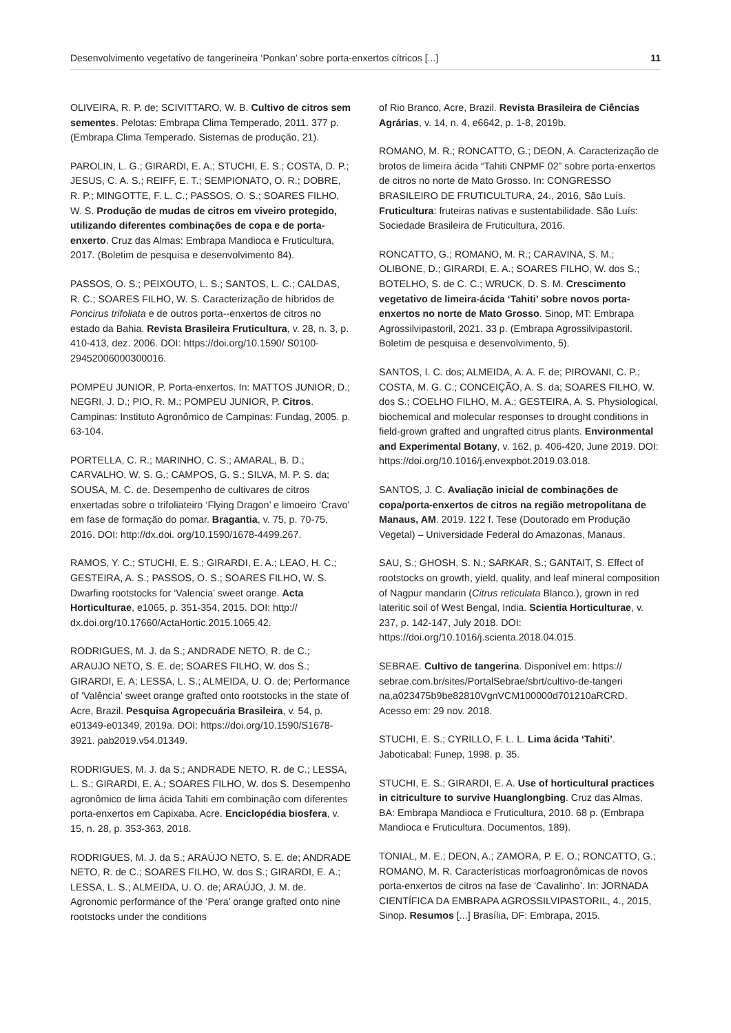Desenvolvimento vegetativo de tangerineira ‘Ponkan’ sobre porta-enxertos cítricos [...] 11
OLIVEIRA, R. P. de; SCIVITTARO, W. B. Cultivo de citros sem sementes. Pelotas: Embrapa Clima Temperado, 2011. 377 p. (Embrapa Clima Temperado. Sistemas de produção, 21).
PAROLIN, L. G.; GIRARDI, E. A.; STUCHI, E. S.; COSTA, D. P.; JESUS, C. A. S.; REIFF, E. T.; SEMPIONATO, O. R.; DOBRE, R. P.; MINGOTTE, F. L. C.; PASSOS, O. S.; SOARES FILHO, W. S. Produção de mudas de citros em viveiro protegido, utilizando diferentes combinações de copa e de porta-enxerto. Cruz das Almas: Embrapa Mandioca e Fruticultura, 2017. (Boletim de pesquisa e desenvolvimento 84).
PASSOS, O. S.; PEIXOUTO, L. S.; SANTOS, L. C.; CALDAS, R. C.; SOARES FILHO, W. S. Caracterização de híbridos de Poncirus trifoliata e de outros porta--enxertos de citros no estado da Bahia. Revista Brasileira Fruticultura, v. 28, n. 3, p. 410-413, dez. 2006. DOI: https://doi.org/10.1590/ S0100-29452006000300016.
POMPEU JUNIOR, P. Porta-enxertos. In: MATTOS JUNIOR, D.; NEGRI, J. D.; PIO, R. M.; POMPEU JUNIOR, P. Citros. Campinas: Instituto Agronômico de Campinas: Fundag, 2005. p. 63-104.
PORTELLA, C. R.; MARINHO, C. S.; AMARAL, B. D.; CARVALHO, W. S. G.; CAMPOS, G. S.; SILVA, M. P. S. da; SOUSA, M. C. de. Desempenho de cultivares de citros enxertadas sobre o trifoliateiro ‘Flying Dragon’ e limoeiro ‘Cravo’ em fase de formação do pomar. Bragantia, v. 75, p. 70-75, 2016. DOI: http://dx.doi. org/10.1590/1678-4499.267.
RAMOS, Y. C.; STUCHI, E. S.; GIRARDI, E. A.; LEAO, H. C.; GESTEIRA, A. S.; PASSOS, O. S.; SOARES FILHO, W. S. Dwarfing rootstocks for ‘Valencia’ sweet orange. Acta Horticulturae, e1065, p. 351-354, 2015. DOI: http:// dx.doi.org/10.17660/ActaHortic.2015.1065.42.
RODRIGUES, M. J. da S.; ANDRADE NETO, R. de C.; ARAUJO NETO, S. E. de; SOARES FILHO, W. dos S.; GIRARDI, E. A; LESSA, L. S.; ALMEIDA, U. O. de; Performance of ‘Valência’ sweet orange grafted onto rootstocks in the state of Acre, Brazil. Pesquisa Agropecuária Brasileira, v. 54, p. e01349-e01349, 2019a. DOI: https://doi.org/10.1590/S1678-3921. pab2019.v54.01349.
RODRIGUES, M. J. da S.; ANDRADE NETO, R. de C.; LESSA, L. S.; GIRARDI, E. A.; SOARES FILHO, W. dos S. Desempenho agronômico de lima ácida Tahiti em combinação com diferentes porta-enxertos em Capixaba, Acre. Enciclopédia biosfera, v. 15, n. 28, p. 353-363, 2018.
RODRIGUES, M. J. da S.; ARAÚJO NETO, S. E. de; ANDRADE NETO, R. de C.; SOARES FILHO, W. dos S.; GIRARDI, E. A.; LESSA, L. S.; ALMEIDA, U. O. de; ARAÚJO, J. M. de. Agronomic performance of the ‘Pera’ orange grafted onto nine rootstocks under the conditions
of Rio Branco, Acre, Brazil. Revista Brasileira de Ciências Agrárias, v. 14, n. 4, e6642, p. 1-8, 2019b.
ROMANO, M. R.; RONCATTO, G.; DEON, A. Caracterização de brotos de limeira ácida “Tahiti CNPMF 02” sobre porta-enxertos de citros no norte de Mato Grosso. In: CONGRESSO BRASILEIRO DE FRUTICULTURA, 24., 2016, São Luís. Fruticultura: fruteiras nativas e sustentabilidade. São Luís: Sociedade Brasileira de Fruticultura, 2016.
RONCATTO, G.; ROMANO, M. R.; CARAVINA, S. M.; OLIBONE, D.; GIRARDI, E. A.; SOARES FILHO, W. dos S.; BOTELHO, S. de C. C.; WRUCK, D. S. M. Crescimento vegetativo de limeira-ácida ‘Tahiti’ sobre novos porta-enxertos no norte de Mato Grosso. Sinop, MT: Embrapa Agrossilvipastoril, 2021. 33 p. (Embrapa Agrossilvipastoril. Boletim de pesquisa e desenvolvimento, 5).
SANTOS, I. C. dos; ALMEIDA, A. A. F. de; PIROVANI, C. P.; COSTA, M. G. C.; CONCEIÇÃO, A. S. da; SOARES FILHO, W. dos S.; COELHO FILHO, M. A.; GESTEIRA, A. S. Physiological, biochemical and molecular responses to drought conditions in field-grown grafted and ungrafted citrus plants. Environmental and Experimental Botany, v. 162, p. 406-420, June 2019. DOI: https://doi.org/10.1016/j.envexpbot.2019.03.018.
SANTOS, J. C. Avaliação inicial de combinações de copa/porta-enxertos de citros na região metropolitana de Manaus, AM. 2019. 122 f. Tese (Doutorado em Produção Vegetal) – Universidade Federal do Amazonas, Manaus.
SAU, S.; GHOSH, S. N.; SARKAR, S.; GANTAIT, S. Effect of rootstocks on growth, yield, quality, and leaf mineral composition of Nagpur mandarin (Citrus reticulata Blanco.), grown in red lateritic soil of West Bengal, India. Scientia Horticulturae, v. 237, p. 142-147, July 2018. DOI: https://doi.org/10.1016/j.scienta.2018.04.015.
SEBRAE. Cultivo de tangerina. Disponível em: https:// sebrae.com.br/sites/PortalSebrae/sbrt/cultivo-de-tangeri na,a023475b9be82810VgnVCM100000d701210aRCRD. Acesso em: 29 nov. 2018.
STUCHI, E. S.; CYRILLO, F. L. L. Lima ácida ‘Tahiti’. Jaboticabal: Funep, 1998. p. 35.
STUCHI, E. S.; GIRARDI, E. A. Use of horticultural practices in citriculture to survive Huanglongbing. Cruz das Almas, BA: Embrapa Mandioca e Fruticultura, 2010. 68 p. (Embrapa Mandioca e Fruticultura. Documentos, 189).
TONIAL, M. E.; DEON, A.; ZAMORA, P. E. O.; RONCATTO, G.; ROMANO, M. R. Características morfoagronômicas de novos porta-enxertos de citros na fase de ‘Cavalinho’. In: JORNADA CIENTÍFICA DA EMBRAPA AGROSSILVIPASTORIL, 4., 2015, Sinop. Resumos [...] Brasília, DF: Embrapa, 2015.